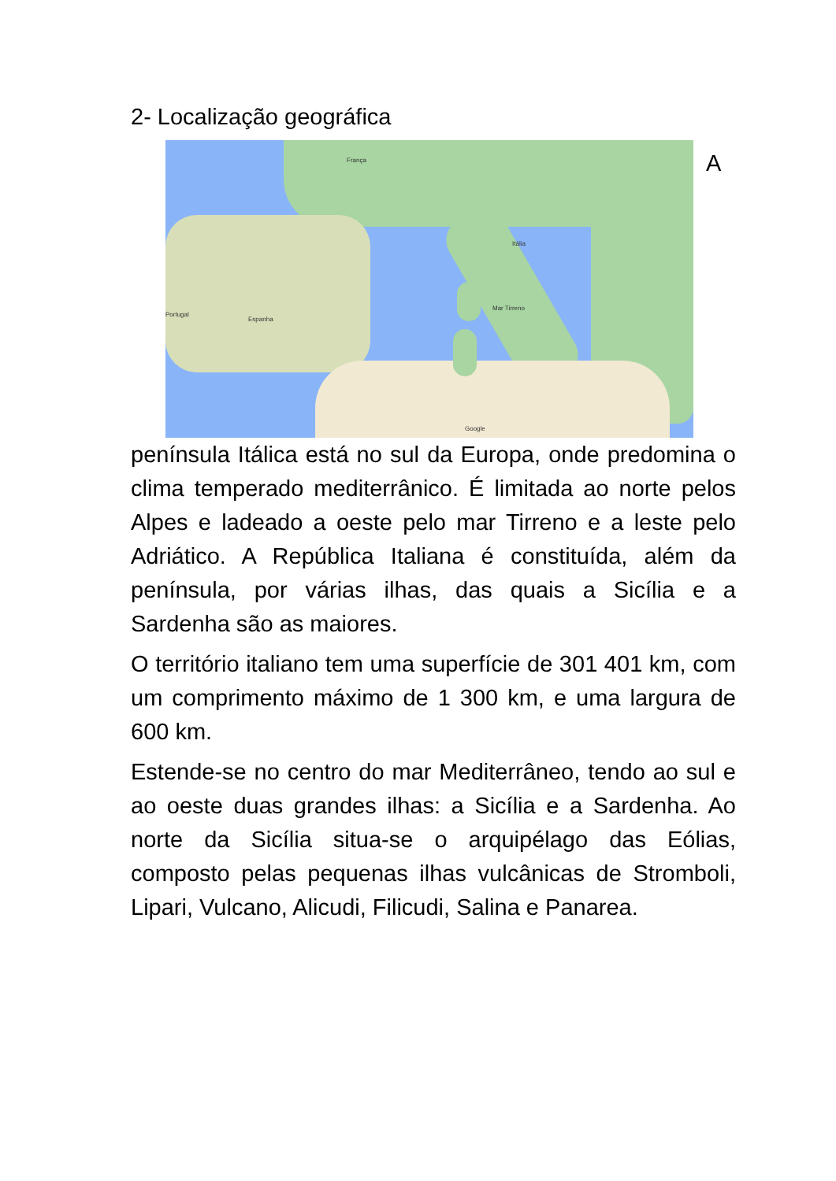2- Localização geográfica
França
Itália
Espanha
Portugal
Mar Tirreno
Google
A
península Itálica está no sul da Europa, onde predomina o clima temperado mediterrânico. É limitada ao norte pelos Alpes e ladeado a oeste pelo mar Tirreno e a leste pelo Adriático. A República Italiana é constituída, além da península, por várias ilhas, das quais a Sicília e a Sardenha são as maiores.
O território italiano tem uma superfície de 301 401 km, com um comprimento máximo de 1 300 km, e uma largura de 600 km.
Estende-se no centro do mar Mediterrâneo, tendo ao sul e ao oeste duas grandes ilhas: a Sicília e a Sardenha. Ao norte da Sicília situa-se o arquipélago das Eólias, composto pelas pequenas ilhas vulcânicas de Stromboli, Lipari, Vulcano, Alicudi, Filicudi, Salina e Panarea.